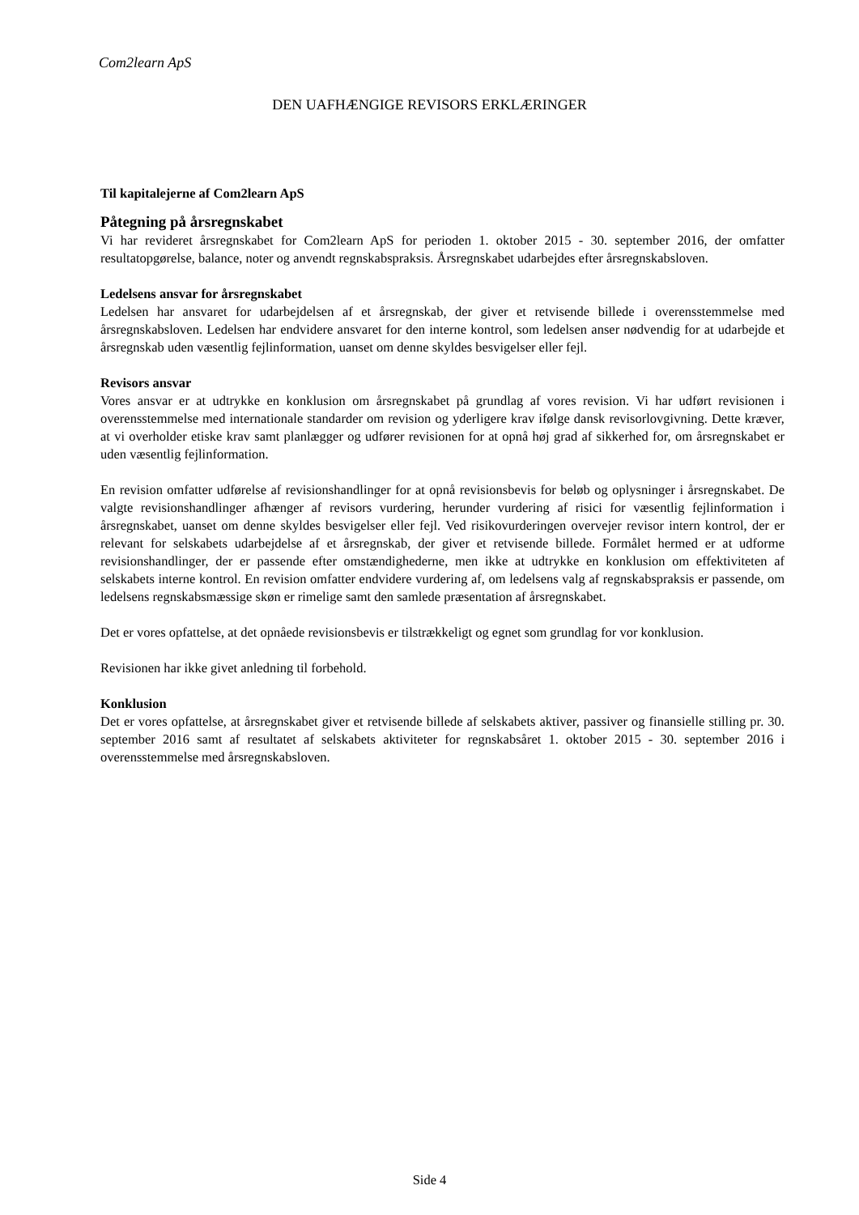Com2learn ApS
DEN UAFHÆNGIGE REVISORS ERKLÆRINGER
Til kapitalejerne af Com2learn ApS
Påtegning på årsregnskabet
Vi har revideret årsregnskabet for Com2learn ApS for perioden 1. oktober 2015 - 30. september 2016, der omfatter resultatopgørelse, balance, noter og anvendt regnskabspraksis. Årsregnskabet udarbejdes efter årsregnskabsloven.
Ledelsens ansvar for årsregnskabet
Ledelsen har ansvaret for udarbejdelsen af et årsregnskab, der giver et retvisende billede i overensstemmelse med årsregnskabsloven. Ledelsen har endvidere ansvaret for den interne kontrol, som ledelsen anser nødvendig for at udarbejde et årsregnskab uden væsentlig fejlinformation, uanset om denne skyldes besvigelser eller fejl.
Revisors ansvar
Vores ansvar er at udtrykke en konklusion om årsregnskabet på grundlag af vores revision. Vi har udført revisionen i overensstemmelse med internationale standarder om revision og yderligere krav ifølge dansk revisorlovgivning. Dette kræver, at vi overholder etiske krav samt planlægger og udfører revisionen for at opnå høj grad af sikkerhed for, om årsregnskabet er uden væsentlig fejlinformation.
En revision omfatter udførelse af revisionshandlinger for at opnå revisionsbevis for beløb og oplysninger i årsregnskabet. De valgte revisionshandlinger afhænger af revisors vurdering, herunder vurdering af risici for væsentlig fejlinformation i årsregnskabet, uanset om denne skyldes besvigelser eller fejl. Ved risikovurderingen overvejer revisor intern kontrol, der er relevant for selskabets udarbejdelse af et årsregnskab, der giver et retvisende billede. Formålet hermed er at udforme revisionshandlinger, der er passende efter omstændighederne, men ikke at udtrykke en konklusion om effektiviteten af selskabets interne kontrol. En revision omfatter endvidere vurdering af, om ledelsens valg af regnskabspraksis er passende, om ledelsens regnskabsmæssige skøn er rimelige samt den samlede præsentation af årsregnskabet.
Det er vores opfattelse, at det opnåede revisionsbevis er tilstrækkeligt og egnet som grundlag for vor konklusion.
Revisionen har ikke givet anledning til forbehold.
Konklusion
Det er vores opfattelse, at årsregnskabet giver et retvisende billede af selskabets aktiver, passiver og finansielle stilling pr. 30. september 2016 samt af resultatet af selskabets aktiviteter for regnskabsåret 1. oktober 2015 - 30. september 2016 i overensstemmelse med årsregnskabsloven.
Side 4